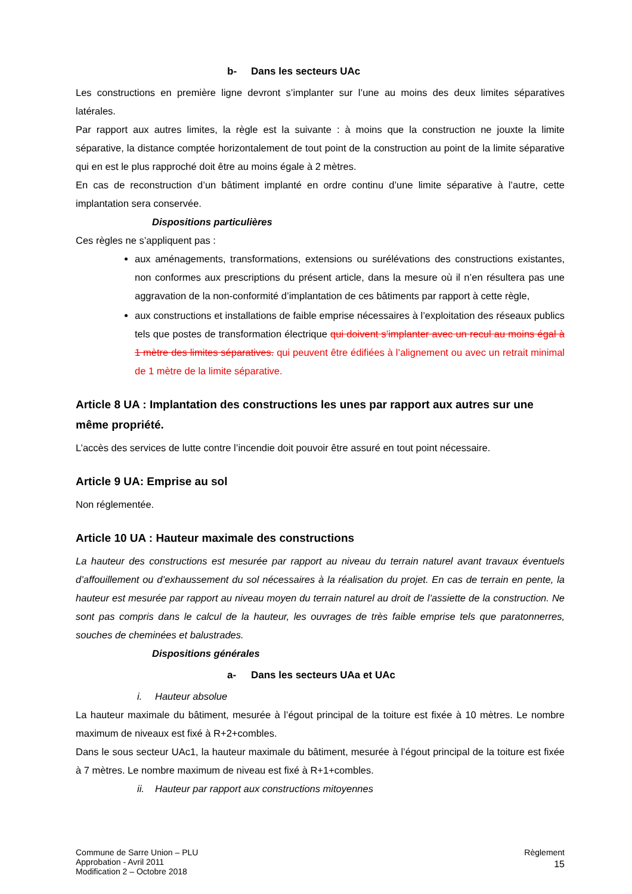b- Dans les secteurs UAc
Les constructions en première ligne devront s’implanter sur l’une au moins des deux limites séparatives latérales.
Par rapport aux autres limites, la règle est la suivante : à moins que la construction ne jouxte la limite séparative, la distance comptée horizontalement de tout point de la construction au point de la limite séparative qui en est le plus rapproché doit être au moins égale à 2 mètres.
En cas de reconstruction d’un bâtiment implanté en ordre continu d’une limite séparative à l’autre, cette implantation sera conservée.
Dispositions particulières
Ces règles ne s’appliquent pas :
aux aménagements, transformations, extensions ou surélévations des constructions existantes, non conformes aux prescriptions du présent article, dans la mesure où il n’en résultera pas une aggravation de la non-conformité d’implantation de ces bâtiments par rapport à cette règle,
aux constructions et installations de faible emprise nécessaires à l’exploitation des réseaux publics tels que postes de transformation électrique qui doivent s’implanter avec un recul au moins égal à 1 mètre des limites séparatives. qui peuvent être édifiées à l’alignement ou avec un retrait minimal de 1 mètre de la limite séparative.
Article 8 UA : Implantation des constructions les unes par rapport aux autres sur une même propriété.
L’accès des services de lutte contre l’incendie doit pouvoir être assuré en tout point nécessaire.
Article 9 UA: Emprise au sol
Non réglementée.
Article 10 UA : Hauteur maximale des constructions
La hauteur des constructions est mesurée par rapport au niveau du terrain naturel avant travaux éventuels d’affouillement ou d’exhaussement du sol nécessaires à la réalisation du projet. En cas de terrain en pente, la hauteur est mesurée par rapport au niveau moyen du terrain naturel au droit de l’assiette de la construction. Ne sont pas compris dans le calcul de la hauteur, les ouvrages de très faible emprise tels que paratonnerres, souches de cheminées et balustrades.
Dispositions générales
a- Dans les secteurs UAa et UAc
i. Hauteur absolue
La hauteur maximale du bâtiment, mesurée à l’égout principal de la toiture est fixée à 10 mètres. Le nombre maximum de niveaux est fixé à R+2+combles.
Dans le sous secteur UAc1, la hauteur maximale du bâtiment, mesurée à l’égout principal de la toiture est fixée à 7 mètres. Le nombre maximum de niveau est fixé à R+1+combles.
ii. Hauteur par rapport aux constructions mitoyennes
Commune de Sarre Union – PLU
Approbation - Avril 2011
Modification 2 – Octobre 2018
Règlement
15